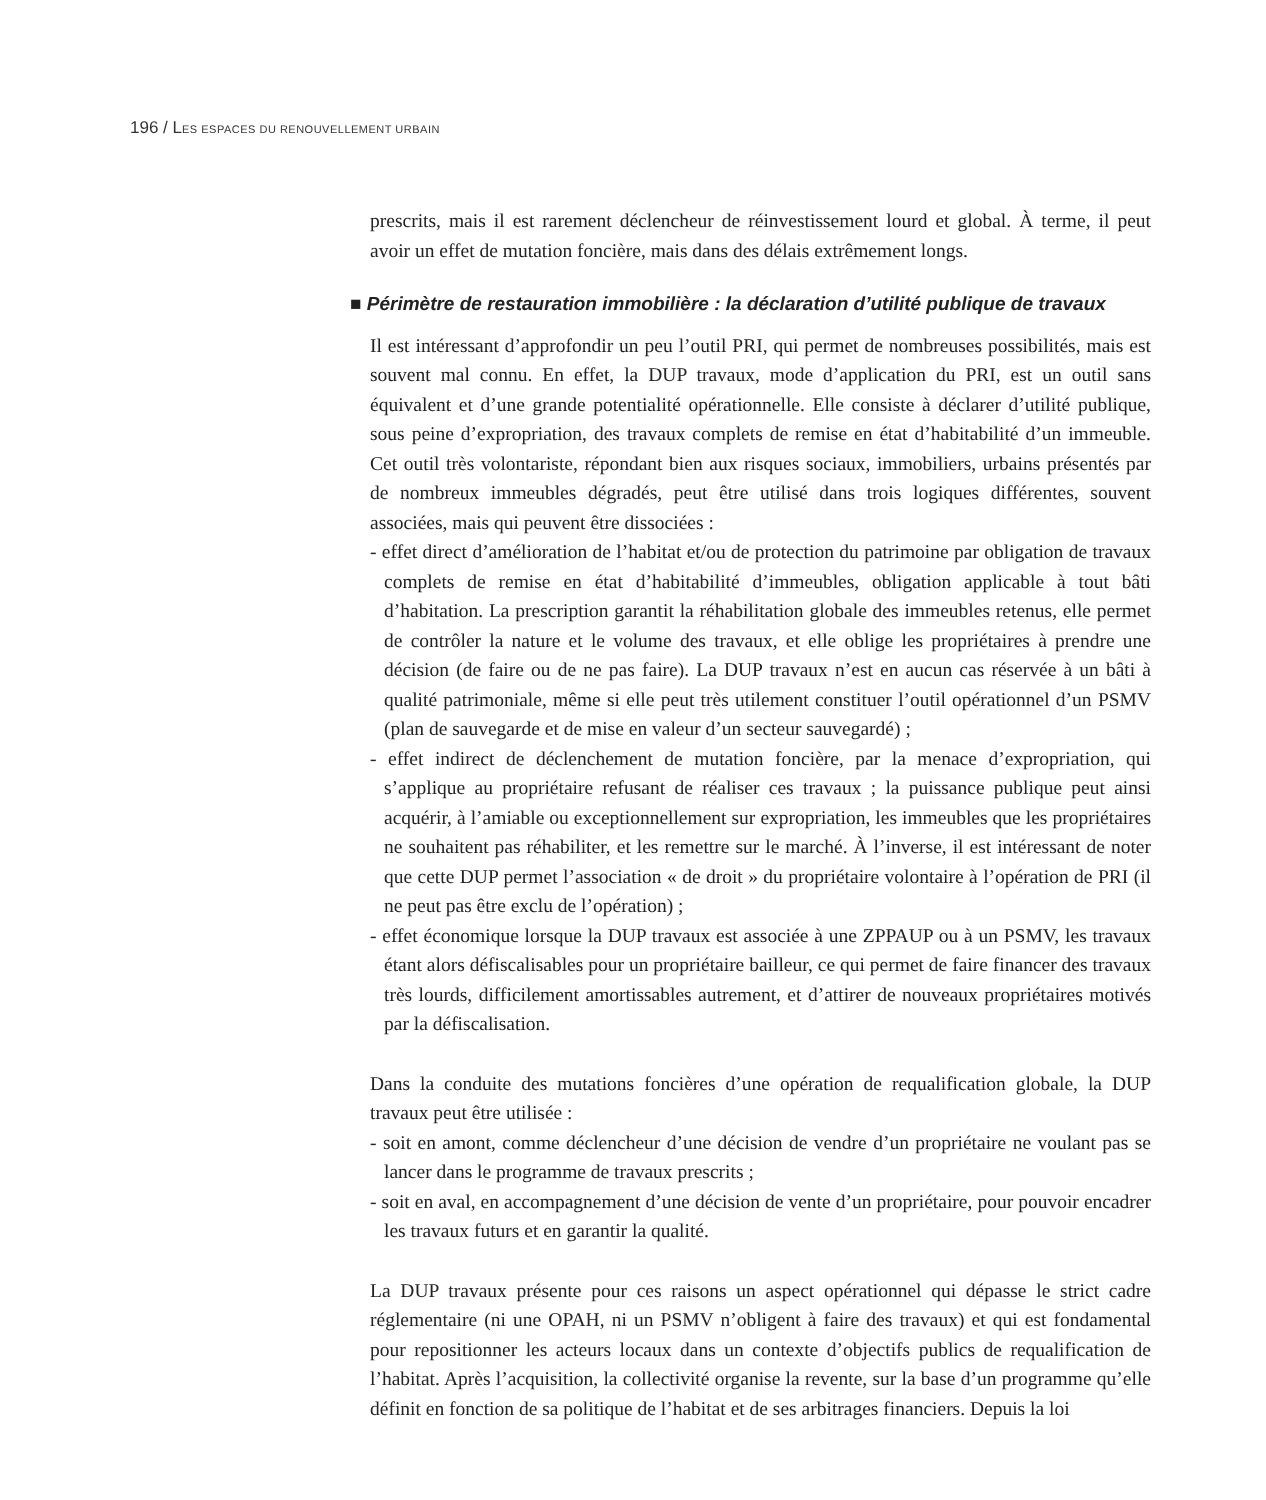196 / LES ESPACES DU RENOUVELLEMENT URBAIN
prescrits, mais il est rarement déclencheur de réinvestissement lourd et global. À terme, il peut avoir un effet de mutation foncière, mais dans des délais extrêmement longs.
■ Périmètre de restauration immobilière : la déclaration d’utilité publique de travaux
Il est intéressant d’approfondir un peu l’outil PRI, qui permet de nombreuses possibilités, mais est souvent mal connu. En effet, la DUP travaux, mode d’application du PRI, est un outil sans équivalent et d’une grande potentialité opérationnelle. Elle consiste à déclarer d’utilité publique, sous peine d’expropriation, des travaux complets de remise en état d’habitabilité d’un immeuble. Cet outil très volontariste, répondant bien aux risques sociaux, immobiliers, urbains présentés par de nombreux immeubles dégradés, peut être utilisé dans trois logiques différentes, souvent associées, mais qui peuvent être dissociées :
- effet direct d’amélioration de l’habitat et/ou de protection du patrimoine par obligation de travaux complets de remise en état d’habitabilité d’immeubles, obligation applicable à tout bâti d’habitation. La prescription garantit la réhabilitation globale des immeubles retenus, elle permet de contrôler la nature et le volume des travaux, et elle oblige les propriétaires à prendre une décision (de faire ou de ne pas faire). La DUP travaux n’est en aucun cas réservée à un bâti à qualité patrimoniale, même si elle peut très utilement constituer l’outil opérationnel d’un PSMV (plan de sauvegarde et de mise en valeur d’un secteur sauvegardé) ;
- effet indirect de déclenchement de mutation foncière, par la menace d’expropriation, qui s’applique au propriétaire refusant de réaliser ces travaux ; la puissance publique peut ainsi acquérir, à l’amiable ou exceptionnellement sur expropriation, les immeubles que les propriétaires ne souhaitent pas réhabiliter, et les remettre sur le marché. À l’inverse, il est intéressant de noter que cette DUP permet l’association « de droit » du propriétaire volontaire à l’opération de PRI (il ne peut pas être exclu de l’opération) ;
- effet économique lorsque la DUP travaux est associée à une ZPPAUP ou à un PSMV, les travaux étant alors défiscalisables pour un propriétaire bailleur, ce qui permet de faire financer des travaux très lourds, difficilement amortissables autrement, et d’attirer de nouveaux propriétaires motivés par la défiscalisation.
Dans la conduite des mutations foncières d’une opération de requalification globale, la DUP travaux peut être utilisée :
- soit en amont, comme déclencheur d’une décision de vendre d’un propriétaire ne voulant pas se lancer dans le programme de travaux prescrits ;
- soit en aval, en accompagnement d’une décision de vente d’un propriétaire, pour pouvoir encadrer les travaux futurs et en garantir la qualité.
La DUP travaux présente pour ces raisons un aspect opérationnel qui dépasse le strict cadre réglementaire (ni une OPAH, ni un PSMV n’obligent à faire des travaux) et qui est fondamental pour repositionner les acteurs locaux dans un contexte d’objectifs publics de requalification de l’habitat. Après l’acquisition, la collectivité organise la revente, sur la base d’un programme qu’elle définit en fonction de sa politique de l’habitat et de ses arbitrages financiers. Depuis la loi